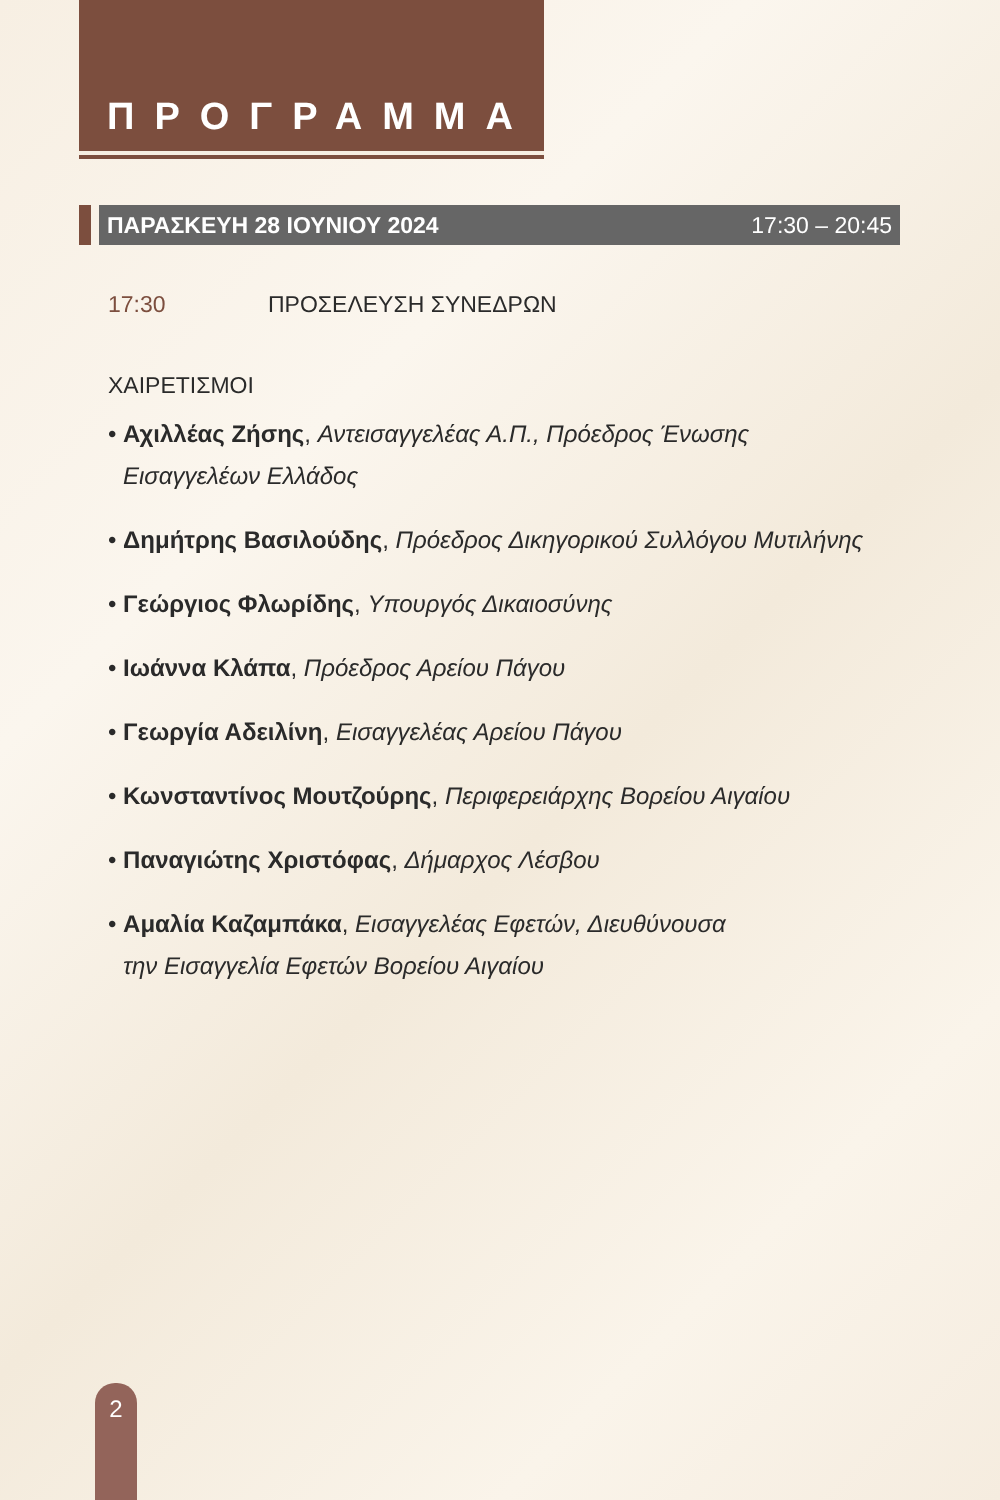ΠΡΟΓΡΑΜΜΑ
ΠΑΡΑΣΚΕΥΗ 28 ΙΟΥΝΙΟΥ 2024 17:30 – 20:45
17:30 ΠΡΟΣΕΛΕΥΣΗ ΣΥΝΕΔΡΩΝ
ΧΑΙΡΕΤΙΣΜΟΙ
• Αχιλλέας Ζήσης, Αντεισαγγελέας Α.Π., Πρόεδρος Ένωσης
Εισαγγελέων Ελλάδος
• Δημήτρης Βασιλούδης, Πρόεδρος Δικηγορικού Συλλόγου Μυτιλήνης
• Γεώργιος Φλωρίδης, Υπουργός Δικαιοσύνης
• Ιωάννα Κλάπα, Πρόεδρος Αρείου Πάγου
• Γεωργία Αδειλίνη, Εισαγγελέας Αρείου Πάγου
• Κωνσταντίνος Μουτζούρης, Περιφερειάρχης Βορείου Αιγαίου
• Παναγιώτης Χριστόφας, Δήμαρχος Λέσβου
• Αμαλία Καζαμπάκα, Εισαγγελέας Εφετών, Διευθύνουσα
την Εισαγγελία Εφετών Βορείου Αιγαίου
2